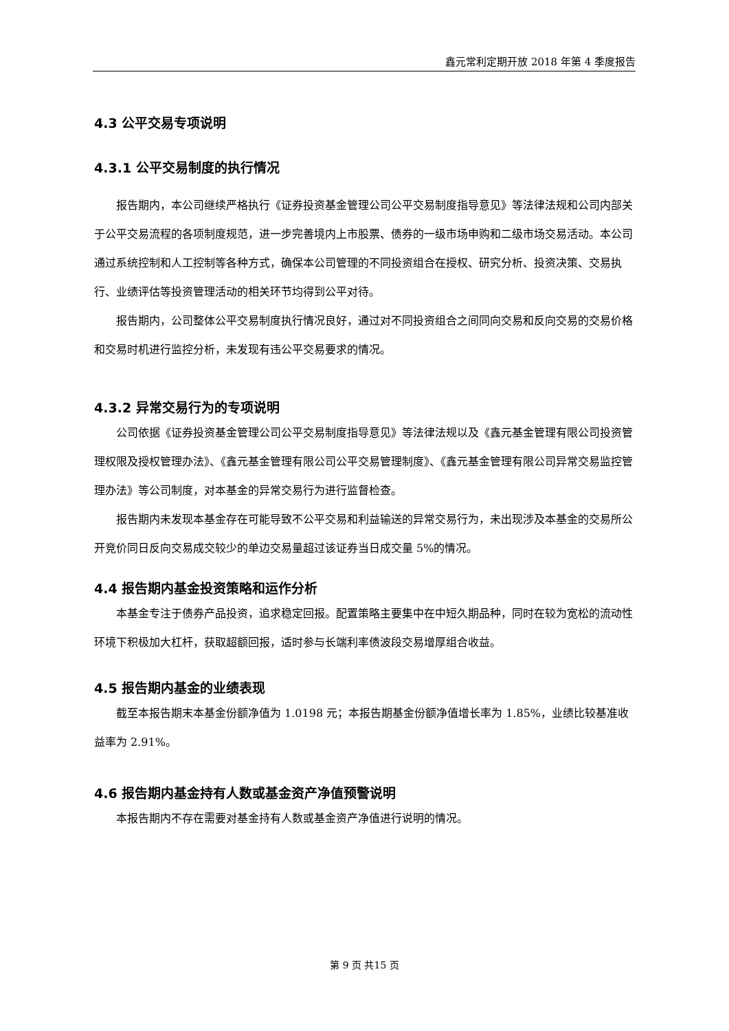鑫元常利定期开放 2018 年第 4 季度报告
4.3 公平交易专项说明
4.3.1 公平交易制度的执行情况
报告期内，本公司继续严格执行《证券投资基金管理公司公平交易制度指导意见》等法律法规和公司内部关于公平交易流程的各项制度规范，进一步完善境内上市股票、债券的一级市场申购和二级市场交易活动。本公司通过系统控制和人工控制等各种方式，确保本公司管理的不同投资组合在授权、研究分析、投资决策、交易执行、业绩评估等投资管理活动的相关环节均得到公平对待。
报告期内，公司整体公平交易制度执行情况良好，通过对不同投资组合之间同向交易和反向交易的交易价格和交易时机进行监控分析，未发现有违公平交易要求的情况。
4.3.2 异常交易行为的专项说明
公司依据《证券投资基金管理公司公平交易制度指导意见》等法律法规以及《鑫元基金管理有限公司投资管理权限及授权管理办法》、《鑫元基金管理有限公司公平交易管理制度》、《鑫元基金管理有限公司异常交易监控管理办法》等公司制度，对本基金的异常交易行为进行监督检查。
报告期内未发现本基金存在可能导致不公平交易和利益输送的异常交易行为，未出现涉及本基金的交易所公开竞价同日反向交易成交较少的单边交易量超过该证券当日成交量 5%的情况。
4.4 报告期内基金投资策略和运作分析
本基金专注于债券产品投资，追求稳定回报。配置策略主要集中在中短久期品种，同时在较为宽松的流动性环境下积极加大杠杆，获取超额回报，适时参与长端利率债波段交易增厚组合收益。
4.5 报告期内基金的业绩表现
截至本报告期末本基金份额净值为 1.0198 元；本报告期基金份额净值增长率为 1.85%，业绩比较基准收益率为 2.91%。
4.6 报告期内基金持有人数或基金资产净值预警说明
本报告期内不存在需要对基金持有人数或基金资产净值进行说明的情况。
第 9 页 共15 页